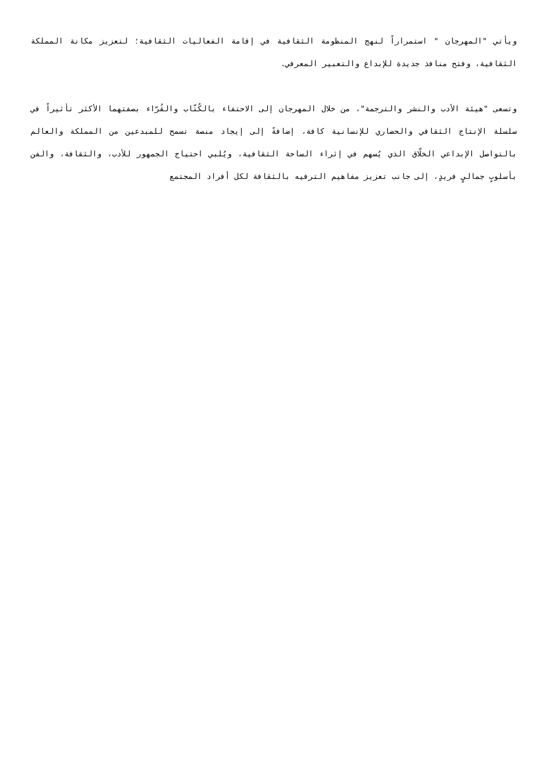ويأتي "المهرجان " استمراراً لنهج المنظومة الثقافية في إقامة الفعاليات الثقافية؛ لتعزيز مكانة المملكة الثقافية، وفتح منافذ جديدة للإبداع والتعبير المعرفي.
وتسعى "هيئة الأدب والنشر والترجمة"، من خلال المهرجان إلى الاحتفاء بالكُتّاب والقُرّاء بصفتهما الأكثر تأثيراً في سلسلة الإنتاج الثقافي والحضاري للإنسانية كافة، إضافةً إلى إيجاد منصة تسمح للمبدعين من المملكة والعالم بالتواصل الإبداعي الخلّاق الذي يُسهم في إثراء الساحة الثقافية، ويُلبي احتياج الجمهور للأدب، والثقافة، والفن بأسلوبٍ جماليٍ فريدٍ، إلى جانب تعزيز مفاهيم الترفيه بالثقافة لكل أفراد المجتمع